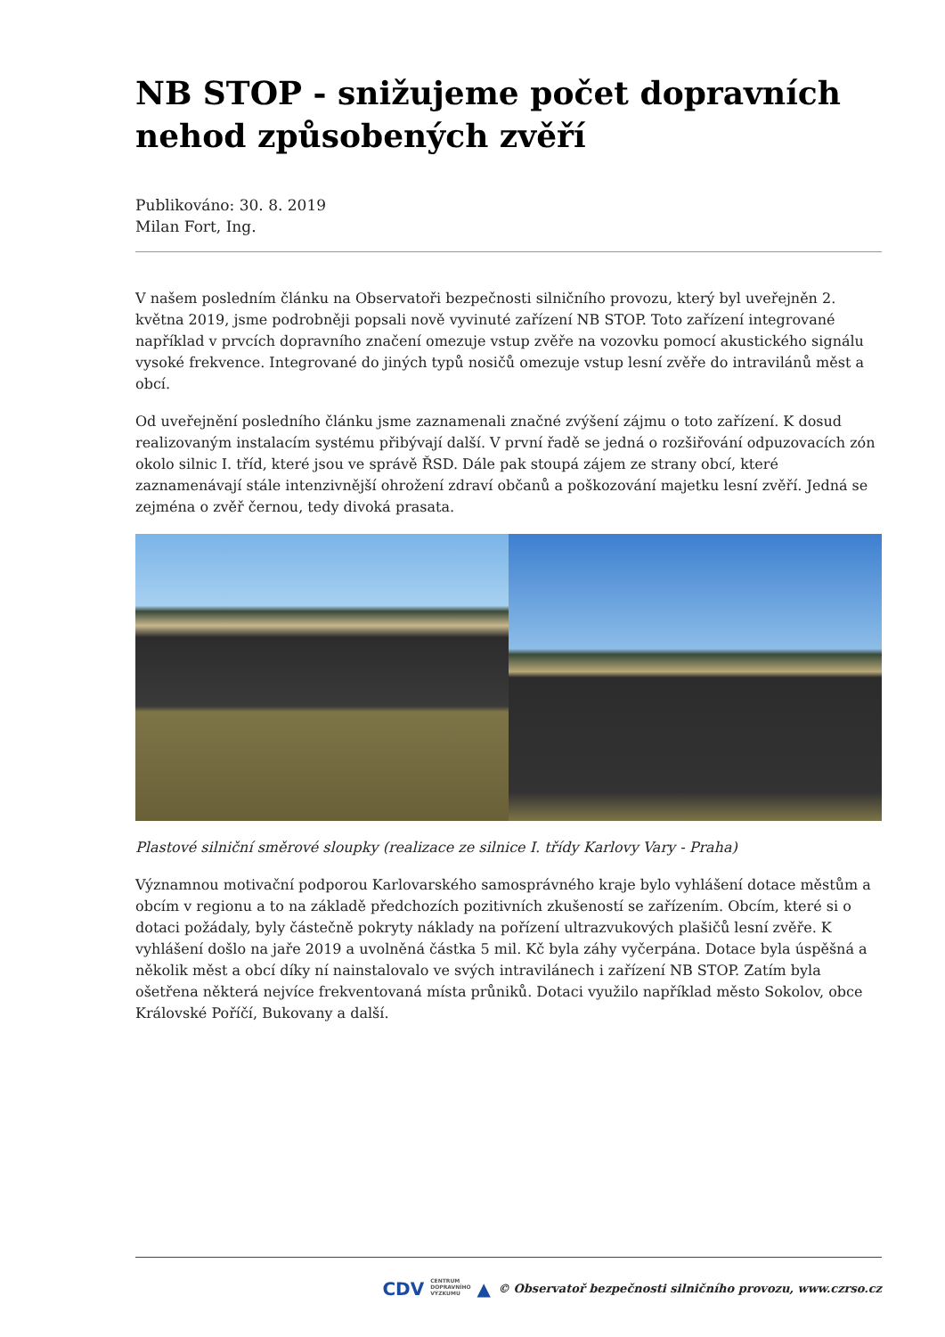NB STOP - snižujeme počet dopravních nehod způsobených zvěří
Publikováno: 30. 8. 2019
Milan Fort, Ing.
V našem posledním článku na Observatoři bezpečnosti silničního provozu, který byl uveřejněn 2. května 2019, jsme podrobněji popsali nově vyvinuté zařízení NB STOP. Toto zařízení integrované například v prvcích dopravního značení omezuje vstup zvěře na vozovku pomocí akustického signálu vysoké frekvence. Integrované do jiných typů nosičů omezuje vstup lesní zvěře do intravilánů měst a obcí.
Od uveřejnění posledního článku jsme zaznamenali značné zvýšení zájmu o toto zařízení. K dosud realizovaným instalacím systému přibývají další. V první řadě se jedná o rozšiřování odpuzovacích zón okolo silnic I. tříd, které jsou ve správě ŘSD. Dále pak stoupá zájem ze strany obcí, které zaznamenávají stále intenzivnější ohrožení zdraví občanů a poškozování majetku lesní zvěří. Jedná se zejména o zvěř černou, tedy divoká prasata.
Plastové silniční směrové sloupky (realizace ze silnice I. třídy Karlovy Vary - Praha)
Významnou motivační podporou Karlovarského samosprávného kraje bylo vyhlášení dotace městům a obcím v regionu a to na základě předchozích pozitivních zkušeností se zařízením. Obcím, které si o dotaci požádaly, byly částečně pokryty náklady na pořízení ultrazvukových plašičů lesní zvěře. K vyhlášení došlo na jaře 2019 a uvolněná částka 5 mil. Kč byla záhy vyčerpána. Dotace byla úspěšná a několik měst a obcí díky ní nainstalovalo ve svých intravilánech i zařízení NB STOP. Zatím byla ošetřena některá nejvíce frekventovaná místa průniků. Dotaci využilo například město Sokolov, obce Královské Poříčí, Bukovany a další.
CDV CENTRUM
DOPRAVNÍHO
VÝZKUMU ▲ © Observatoř bezpečnosti silničního provozu, www.czrso.cz